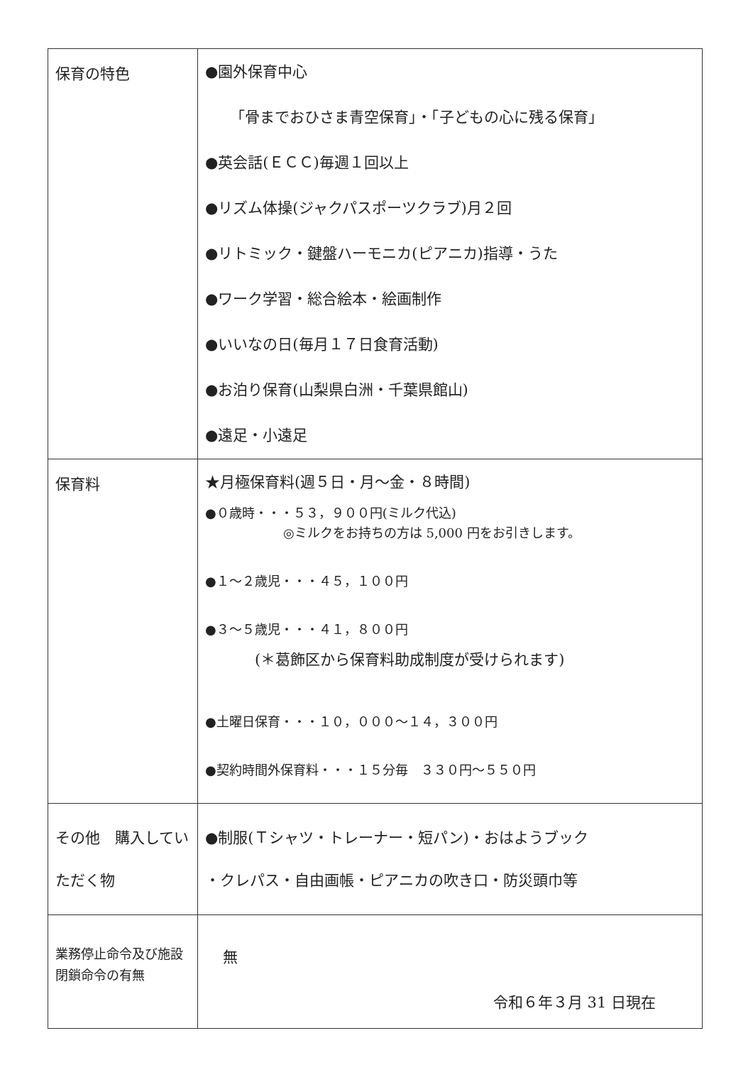| 保育の特色 | ●園外保育中心 「骨までおひさま青空保育」・「子どもの心に残る保育」 ●英会話(ＥＣＣ)毎週１回以上 ●リズム体操(ジャクパスポーツクラブ)月２回 ●リトミック・鍵盤ハーモニカ(ピアニカ)指導・うた ●ワーク学習・総合絵本・絵画制作 ●いいなの日(毎月１７日食育活動) ●お泊り保育(山梨県白洲・千葉県館山) ●遠足・小遠足 |
| 保育料 | ★月極保育料(週５日・月～金・８時間) ●０歳時・・・５３，９００円(ミルク代込) ◎ミルクをお持ちの方は 5,000 円をお引きします。 ●１～２歳児・・・４５，１００円 ●３～５歳児・・・４１，８００円 (＊葛飾区から保育料助成制度が受けられます) ●土曜日保育・・・１０，０００～１４，３００円 ●契約時間外保育料・・・１５分毎 ３３０円～５５０円 |
| その他 購入していただく物 | ●制服(Ｔシャツ・トレーナー・短パン)・おはようブック ・クレパス・自由画帳・ピアニカの吹き口・防災頭巾等 |
| 業務停止命令及び施設閉鎖命令の有無 | 無 令和６年３月 31 日現在 |